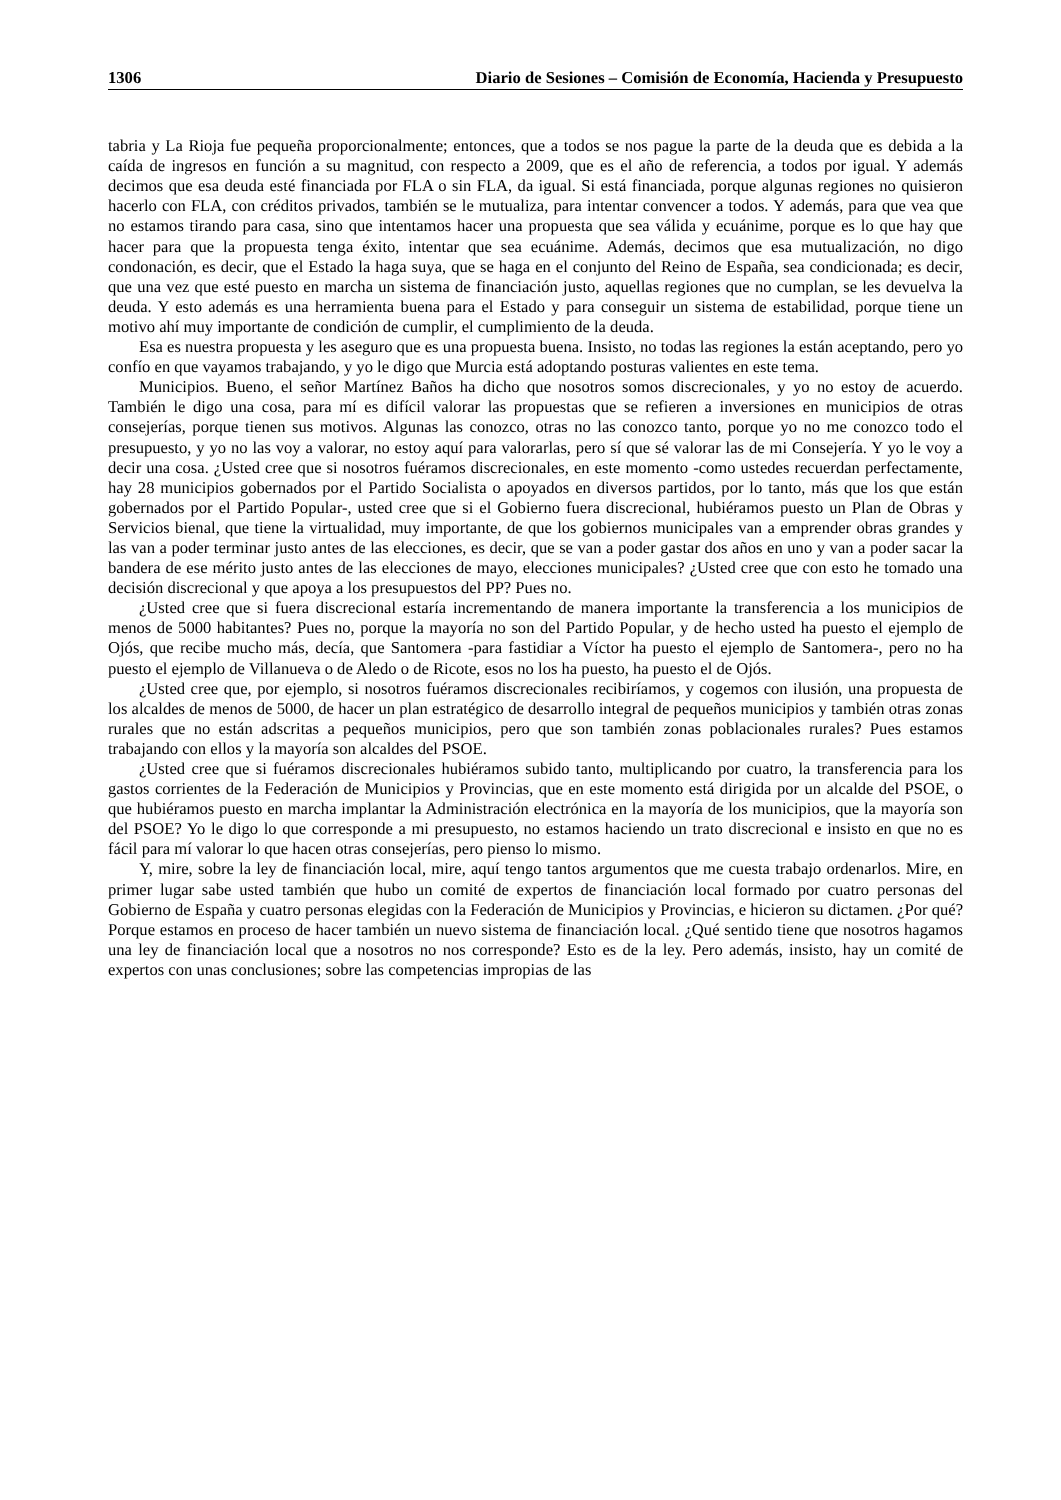1306 Diario de Sesiones – Comisión de Economía, Hacienda y Presupuesto
tabria y La Rioja fue pequeña proporcionalmente; entonces, que a todos se nos pague la parte de la deuda que es debida a la caída de ingresos en función a su magnitud, con respecto a 2009, que es el año de referencia, a todos por igual. Y además decimos que esa deuda esté financiada por FLA o sin FLA, da igual. Si está financiada, porque algunas regiones no quisieron hacerlo con FLA, con créditos privados, también se le mutualiza, para intentar convencer a todos. Y además, para que vea que no estamos tirando para casa, sino que intentamos hacer una propuesta que sea válida y ecuánime, porque es lo que hay que hacer para que la propuesta tenga éxito, intentar que sea ecuánime. Además, decimos que esa mutualización, no digo condonación, es decir, que el Estado la haga suya, que se haga en el conjunto del Reino de España, sea condicionada; es decir, que una vez que esté puesto en marcha un sistema de financiación justo, aquellas regiones que no cumplan, se les devuelva la deuda. Y esto además es una herramienta buena para el Estado y para conseguir un sistema de estabilidad, porque tiene un motivo ahí muy importante de condición de cumplir, el cumplimiento de la deuda.
Esa es nuestra propuesta y les aseguro que es una propuesta buena. Insisto, no todas las regiones la están aceptando, pero yo confío en que vayamos trabajando, y yo le digo que Murcia está adoptando posturas valientes en este tema.
Municipios. Bueno, el señor Martínez Baños ha dicho que nosotros somos discrecionales, y yo no estoy de acuerdo. También le digo una cosa, para mí es difícil valorar las propuestas que se refieren a inversiones en municipios de otras consejerías, porque tienen sus motivos. Algunas las conozco, otras no las conozco tanto, porque yo no me conozco todo el presupuesto, y yo no las voy a valorar, no estoy aquí para valorarlas, pero sí que sé valorar las de mi Consejería. Y yo le voy a decir una cosa. ¿Usted cree que si nosotros fuéramos discrecionales, en este momento -como ustedes recuerdan perfectamente, hay 28 municipios gobernados por el Partido Socialista o apoyados en diversos partidos, por lo tanto, más que los que están gobernados por el Partido Popular-, usted cree que si el Gobierno fuera discrecional, hubiéramos puesto un Plan de Obras y Servicios bienal, que tiene la virtualidad, muy importante, de que los gobiernos municipales van a emprender obras grandes y las van a poder terminar justo antes de las elecciones, es decir, que se van a poder gastar dos años en uno y van a poder sacar la bandera de ese mérito justo antes de las elecciones de mayo, elecciones municipales? ¿Usted cree que con esto he tomado una decisión discrecional y que apoya a los presupuestos del PP? Pues no.
¿Usted cree que si fuera discrecional estaría incrementando de manera importante la transferencia a los municipios de menos de 5000 habitantes? Pues no, porque la mayoría no son del Partido Popular, y de hecho usted ha puesto el ejemplo de Ojós, que recibe mucho más, decía, que Santomera -para fastidiar a Víctor ha puesto el ejemplo de Santomera-, pero no ha puesto el ejemplo de Villanueva o de Aledo o de Ricote, esos no los ha puesto, ha puesto el de Ojós.
¿Usted cree que, por ejemplo, si nosotros fuéramos discrecionales recibiríamos, y cogemos con ilusión, una propuesta de los alcaldes de menos de 5000, de hacer un plan estratégico de desarrollo integral de pequeños municipios y también otras zonas rurales que no están adscritas a pequeños municipios, pero que son también zonas poblacionales rurales? Pues estamos trabajando con ellos y la mayoría son alcaldes del PSOE.
¿Usted cree que si fuéramos discrecionales hubiéramos subido tanto, multiplicando por cuatro, la transferencia para los gastos corrientes de la Federación de Municipios y Provincias, que en este momento está dirigida por un alcalde del PSOE, o que hubiéramos puesto en marcha implantar la Administración electrónica en la mayoría de los municipios, que la mayoría son del PSOE? Yo le digo lo que corresponde a mi presupuesto, no estamos haciendo un trato discrecional e insisto en que no es fácil para mí valorar lo que hacen otras consejerías, pero pienso lo mismo.
Y, mire, sobre la ley de financiación local, mire, aquí tengo tantos argumentos que me cuesta trabajo ordenarlos. Mire, en primer lugar sabe usted también que hubo un comité de expertos de financiación local formado por cuatro personas del Gobierno de España y cuatro personas elegidas con la Federación de Municipios y Provincias, e hicieron su dictamen. ¿Por qué? Porque estamos en proceso de hacer también un nuevo sistema de financiación local. ¿Qué sentido tiene que nosotros hagamos una ley de financiación local que a nosotros no nos corresponde? Esto es de la ley. Pero además, insisto, hay un comité de expertos con unas conclusiones; sobre las competencias impropias de las